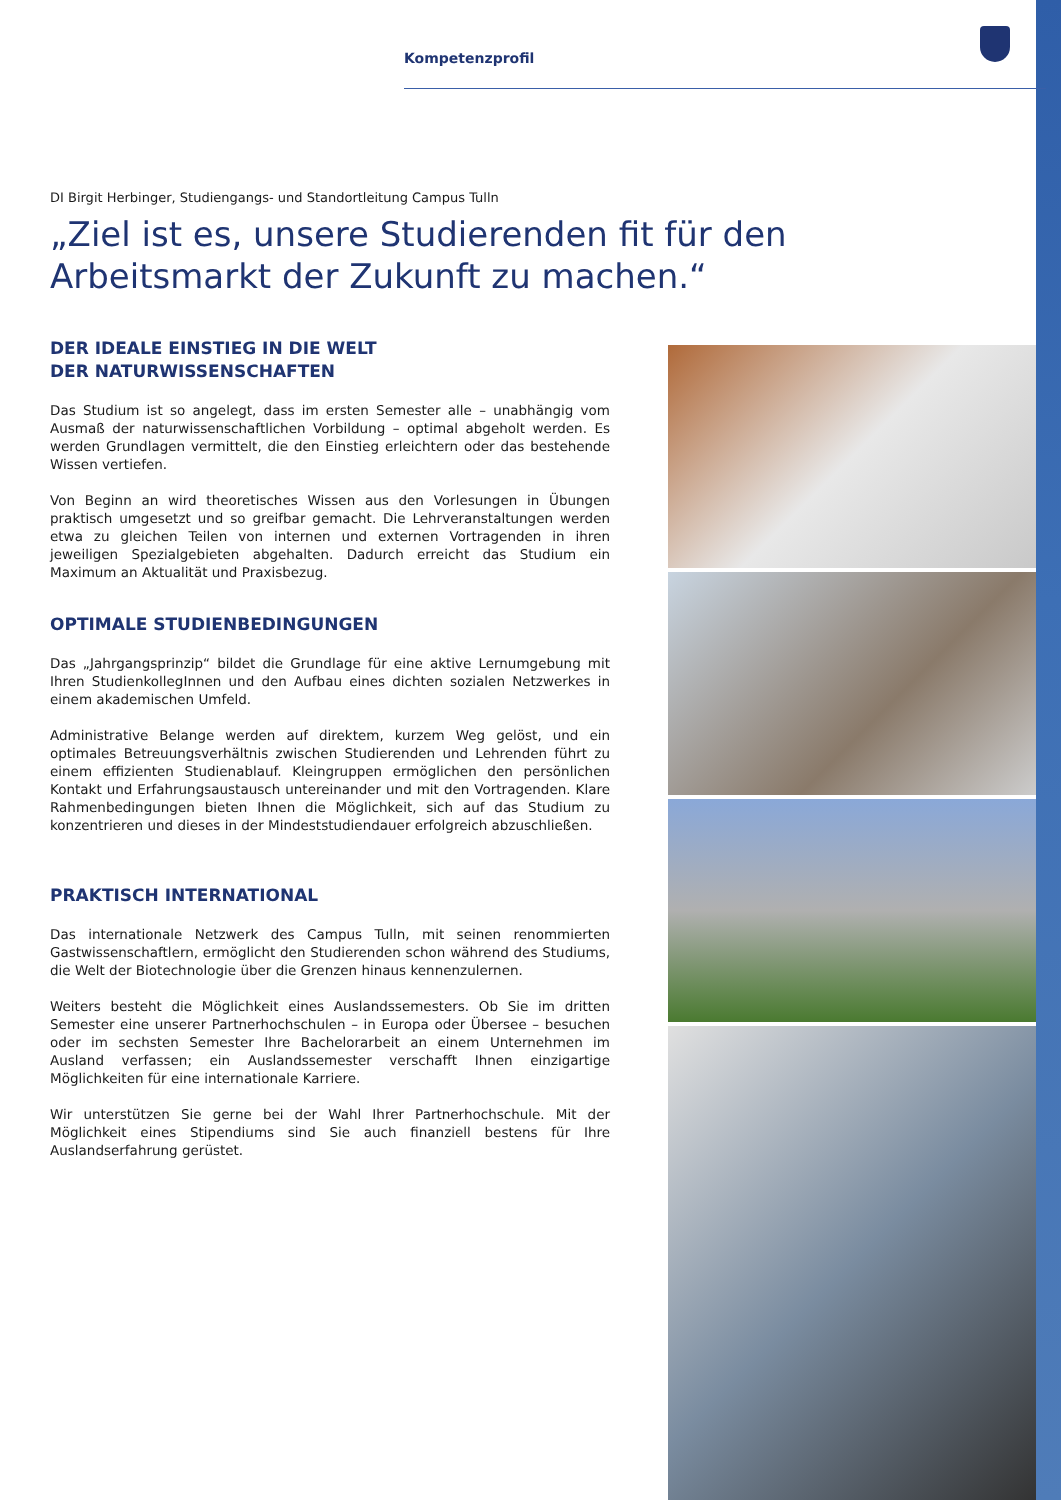Kompetenzprofil
DI Birgit Herbinger, Studiengangs- und Standortleitung Campus Tulln
„Ziel ist es, unsere Studierenden fit für den Arbeitsmarkt der Zukunft zu machen.“
DER IDEALE EINSTIEG IN DIE WELT
DER NATURWISSENSCHAFTEN
Das Studium ist so angelegt, dass im ersten Semester alle – unabhängig vom Ausmaß der naturwissenschaftlichen Vorbildung – optimal abgeholt werden. Es werden Grundlagen vermittelt, die den Einstieg erleichtern oder das bestehende Wissen vertiefen.
Von Beginn an wird theoretisches Wissen aus den Vorlesungen in Übungen praktisch umgesetzt und so greifbar gemacht. Die Lehrveranstaltungen werden etwa zu gleichen Teilen von internen und externen Vortragenden in ihren jeweiligen Spezialgebieten abgehalten. Dadurch erreicht das Studium ein Maximum an Aktualität und Praxisbezug.
OPTIMALE STUDIENBEDINGUNGEN
Das „Jahrgangsprinzip“ bildet die Grundlage für eine aktive Lernumgebung mit Ihren StudienkollegInnen und den Aufbau eines dichten sozialen Netzwerkes in einem akademischen Umfeld.
Administrative Belange werden auf direktem, kurzem Weg gelöst, und ein optimales Betreuungsverhältnis zwischen Studierenden und Lehrenden führt zu einem effizienten Studienablauf. Kleingruppen ermöglichen den persönlichen Kontakt und Erfahrungsaustausch untereinander und mit den Vortragenden. Klare Rahmenbedingungen bieten Ihnen die Möglichkeit, sich auf das Studium zu konzentrieren und dieses in der Mindeststudiendauer erfolgreich abzuschließen.
PRAKTISCH INTERNATIONAL
Das internationale Netzwerk des Campus Tulln, mit seinen renommierten Gastwissenschaftlern, ermöglicht den Studierenden schon während des Studiums, die Welt der Biotechnologie über die Grenzen hinaus kennenzulernen.
Weiters besteht die Möglichkeit eines Auslandssemesters. Ob Sie im dritten Semester eine unserer Partnerhochschulen – in Europa oder Übersee – besuchen oder im sechsten Semester Ihre Bachelorarbeit an einem Unternehmen im Ausland verfassen; ein Auslandssemester verschafft Ihnen einzigartige Möglichkeiten für eine internationale Karriere.
Wir unterstützen Sie gerne bei der Wahl Ihrer Partnerhochschule. Mit der Möglichkeit eines Stipendiums sind Sie auch finanziell bestens für Ihre Auslandserfahrung gerüstet.